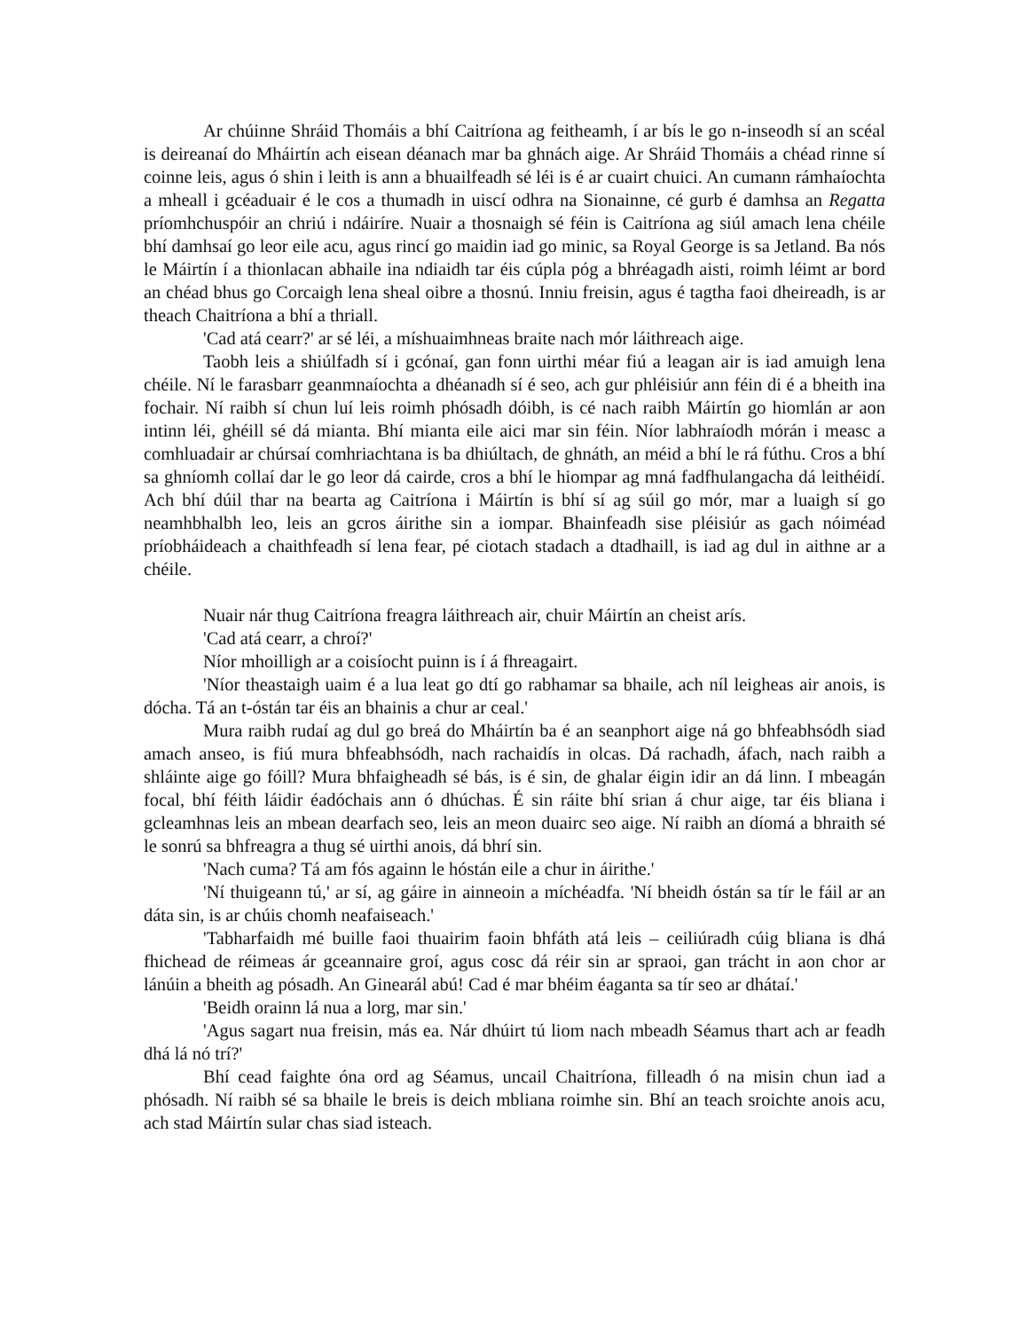Ar chúinne Shráid Thomáis a bhí Caitríona ag feitheamh, í ar bís le go n-inseodh sí an scéal is deireanaí do Mháirtín ach eisean déanach mar ba ghnách aige. Ar Shráid Thomáis a chéad rinne sí coinne leis, agus ó shin i leith is ann a bhuailfeadh sé léi is é ar cuairt chuici. An cumann rámhaíochta a mheall i gcéaduair é le cos a thumadh in uiscí odhra na Sionainne, cé gurb é damhsa an Regatta príomhchuspóir an chriú i ndáiríre. Nuair a thosnaigh sé féin is Caitríona ag siúl amach lena chéile bhí damhsaí go leor eile acu, agus rincí go maidin iad go minic, sa Royal George is sa Jetland. Ba nós le Máirtín í a thionlacan abhaile ina ndiaidh tar éis cúpla póg a bhréagadh aisti, roimh léimt ar bord an chéad bhus go Corcaigh lena sheal oibre a thosnú. Inniu freisin, agus é tagtha faoi dheireadh, is ar theach Chaitríona a bhí a thriall.
'Cad atá cearr?' ar sé léi, a míshuaimhneas braite nach mór láithreach aige.
Taobh leis a shiúlfadh sí i gcónaí, gan fonn uirthi méar fiú a leagan air is iad amuigh lena chéile. Ní le farasbarr geanmnaíochta a dhéanadh sí é seo, ach gur phléisiúr ann féin di é a bheith ina fochair. Ní raibh sí chun luí leis roimh phósadh dóibh, is cé nach raibh Máirtín go hiomlán ar aon intinn léi, ghéill sé dá mianta. Bhí mianta eile aici mar sin féin. Níor labhraíodh mórán i measc a comhluadair ar chúrsaí comhriachtana is ba dhiúltach, de ghnáth, an méid a bhí le rá fúthu. Cros a bhí sa ghníomh collaí dar le go leor dá cairde, cros a bhí le hiompar ag mná fadfhulangacha dá leithéidí. Ach bhí dúil thar na bearta ag Caitríona i Máirtín is bhí sí ag súil go mór, mar a luaigh sí go neamhbhalbh leo, leis an gcros áirithe sin a iompar. Bhainfeadh sise pléisiúr as gach nóiméad príobháideach a chaithfeadh sí lena fear, pé ciotach stadach a dtadhaill, is iad ag dul in aithne ar a chéile.
Nuair nár thug Caitríona freagra láithreach air, chuir Máirtín an cheist arís.
'Cad atá cearr, a chroí?'
Níor mhoilligh ar a coisíocht puinn is í á fhreagairt.
'Níor theastaigh uaim é a lua leat go dtí go rabhamar sa bhaile, ach níl leigheas air anois, is dócha. Tá an t-óstán tar éis an bhainis a chur ar ceal.'
Mura raibh rudaí ag dul go breá do Mháirtín ba é an seanphort aige ná go bhfeabhsódh siad amach anseo, is fiú mura bhfeabhsódh, nach rachaidís in olcas. Dá rachadh, áfach, nach raibh a shláinte aige go fóill? Mura bhfaigheadh sé bás, is é sin, de ghalar éigin idir an dá linn. I mbeagán focal, bhí féith láidir éadóchais ann ó dhúchas. É sin ráite bhí srian á chur aige, tar éis bliana i gcleamhnas leis an mbean dearfach seo, leis an meon duairc seo aige. Ní raibh an díomá a bhraith sé le sonrú sa bhfreagra a thug sé uirthi anois, dá bhrí sin.
'Nach cuma? Tá am fós againn le hóstán eile a chur in áirithe.'
'Ní thuigeann tú,' ar sí, ag gáire in ainneoin a míchéadfa. 'Ní bheidh óstán sa tír le fáil ar an dáta sin, is ar chúis chomh neafaiseach.'
'Tabharfaidh mé buille faoi thuairim faoin bhfáth atá leis – ceiliúradh cúig bliana is dhá fhichead de réimeas ár gceannaire groí, agus cosc dá réir sin ar spraoi, gan trácht in aon chor ar lánúin a bheith ag pósadh. An Ginearál abú! Cad é mar bhéim éaganta sa tír seo ar dhátaí.'
'Beidh orainn lá nua a lorg, mar sin.'
'Agus sagart nua freisin, más ea. Nár dhúirt tú liom nach mbeadh Séamus thart ach ar feadh dhá lá nó trí?'
Bhí cead faighte óna ord ag Séamus, uncail Chaitríona, filleadh ó na misin chun iad a phósadh. Ní raibh sé sa bhaile le breis is deich mbliana roimhe sin. Bhí an teach sroichte anois acu, ach stad Máirtín sular chas siad isteach.